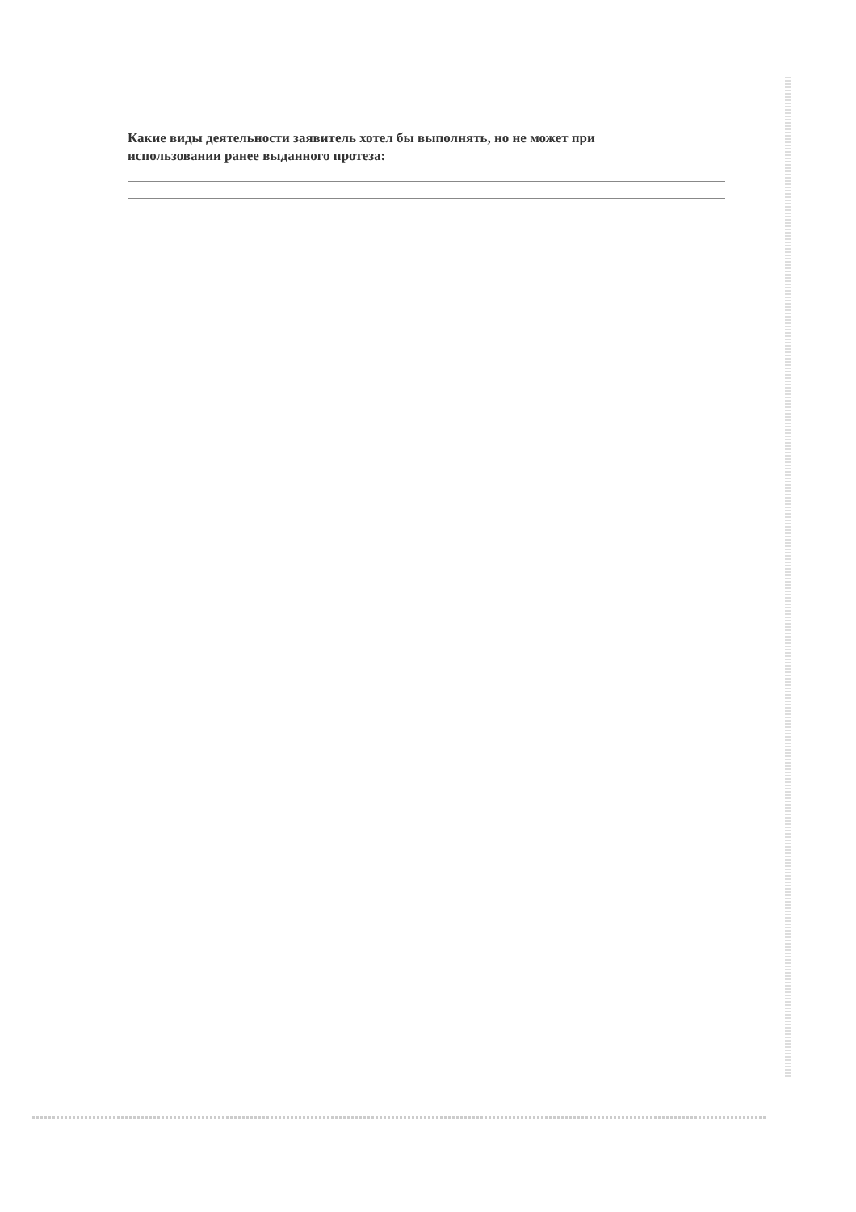Какие виды деятельности заявитель хотел бы выполнять, но не может при использовании ранее выданного протеза: